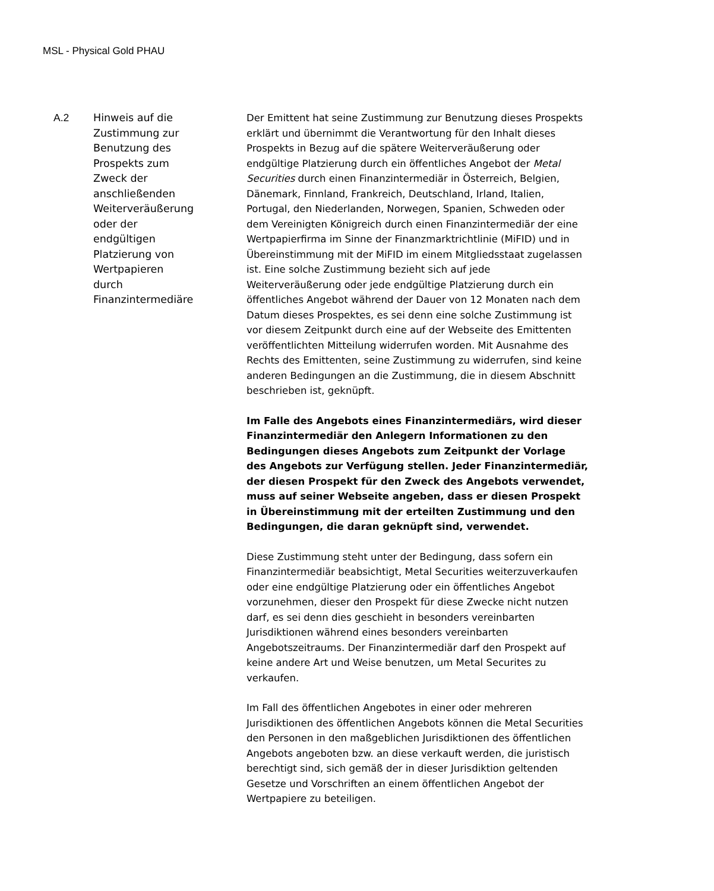MSL - Physical Gold PHAU
A.2 Hinweis auf die
Zustimmung zur
Benutzung des
Prospekts zum
Zweck der
anschließenden
Weiterveräußerung
oder der
endgültigen
Platzierung von
Wertpapieren
durch
Finanzintermediäre
Der Emittent hat seine Zustimmung zur Benutzung dieses Prospekts erklärt und übernimmt die Verantwortung für den Inhalt dieses Prospekts in Bezug auf die spätere Weiterveräußerung oder endgültige Platzierung durch ein öffentliches Angebot der Metal Securities durch einen Finanzintermediär in Österreich, Belgien, Dänemark, Finnland, Frankreich, Deutschland, Irland, Italien, Portugal, den Niederlanden, Norwegen, Spanien, Schweden oder dem Vereinigten Königreich durch einen Finanzintermediär der eine Wertpapierfirma im Sinne der Finanzmarktrichtlinie (MiFID) und in Übereinstimmung mit der MiFID im einem Mitgliedsstaat zugelassen ist. Eine solche Zustimmung bezieht sich auf jede Weiterveräußerung oder jede endgültige Platzierung durch ein öffentliches Angebot während der Dauer von 12 Monaten nach dem Datum dieses Prospektes, es sei denn eine solche Zustimmung ist vor diesem Zeitpunkt durch eine auf der Webseite des Emittenten veröffentlichten Mitteilung widerrufen worden. Mit Ausnahme des Rechts des Emittenten, seine Zustimmung zu widerrufen, sind keine anderen Bedingungen an die Zustimmung, die in diesem Abschnitt beschrieben ist, geknüpft.
Im Falle des Angebots eines Finanzintermediärs, wird dieser Finanzintermediär den Anlegern Informationen zu den Bedingungen dieses Angebots zum Zeitpunkt der Vorlage des Angebots zur Verfügung stellen. Jeder Finanzintermediär, der diesen Prospekt für den Zweck des Angebots verwendet, muss auf seiner Webseite angeben, dass er diesen Prospekt in Übereinstimmung mit der erteilten Zustimmung und den Bedingungen, die daran geknüpft sind, verwendet.
Diese Zustimmung steht unter der Bedingung, dass sofern ein Finanzintermediär beabsichtigt, Metal Securities weiterzuverkaufen oder eine endgültige Platzierung oder ein öffentliches Angebot vorzunehmen, dieser den Prospekt für diese Zwecke nicht nutzen darf, es sei denn dies geschieht in besonders vereinbarten Jurisdiktionen während eines besonders vereinbarten Angebotszeitraums. Der Finanzintermediär darf den Prospekt auf keine andere Art und Weise benutzen, um Metal Securites zu verkaufen.
Im Fall des öffentlichen Angebotes in einer oder mehreren Jurisdiktionen des öffentlichen Angebots können die Metal Securities den Personen in den maßgeblichen Jurisdiktionen des öffentlichen Angebots angeboten bzw. an diese verkauft werden, die juristisch berechtigt sind, sich gemäß der in dieser Jurisdiktion geltenden Gesetze und Vorschriften an einem öffentlichen Angebot der Wertpapiere zu beteiligen.